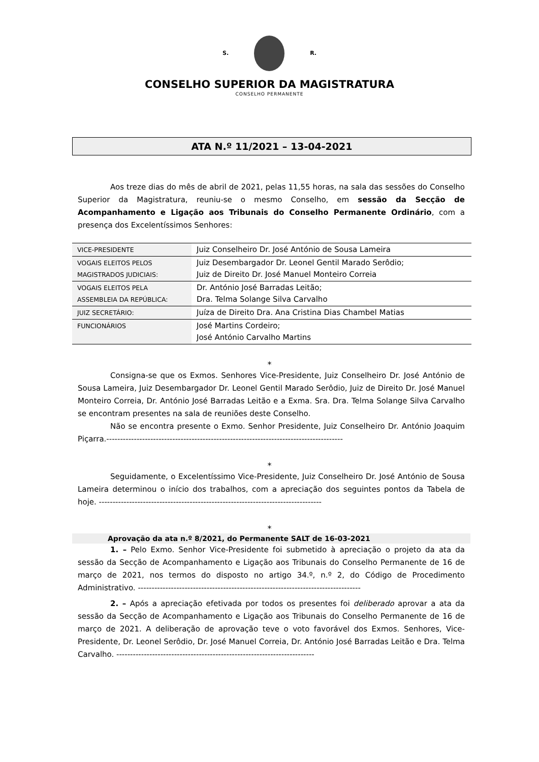S. R.
CONSELHO SUPERIOR DA MAGISTRATURA
CONSELHO PERMANENTE
ATA N.º 11/2021 – 13-04-2021
Aos treze dias do mês de abril de 2021, pelas 11,55 horas, na sala das sessões do Conselho Superior da Magistratura, reuniu-se o mesmo Conselho, em sessão da Secção de Acompanhamento e Ligação aos Tribunais do Conselho Permanente Ordinário, com a presença dos Excelentíssimos Senhores:
| VICE-PRESIDENTE | Juiz Conselheiro Dr. José António de Sousa Lameira |
| VOGAIS ELEITOS PELOS MAGISTRADOS JUDICIAIS: | Juiz Desembargador Dr. Leonel Gentil Marado Serôdio; Juiz de Direito Dr. José Manuel Monteiro Correia |
| VOGAIS ELEITOS PELA ASSEMBLEIA DA REPÚBLICA: | Dr. António José Barradas Leitão; Dra. Telma Solange Silva Carvalho |
| JUIZ SECRETÁRIO: | Juíza de Direito Dra. Ana Cristina Dias Chambel Matias |
| FUNCIONÁRIOS | José Martins Cordeiro; José António Carvalho Martins |
*
Consigna-se que os Exmos. Senhores Vice-Presidente, Juiz Conselheiro Dr. José António de Sousa Lameira, Juiz Desembargador Dr. Leonel Gentil Marado Serôdio, Juiz de Direito Dr. José Manuel Monteiro Correia, Dr. António José Barradas Leitão e a Exma. Sra. Dra. Telma Solange Silva Carvalho se encontram presentes na sala de reuniões deste Conselho.
Não se encontra presente o Exmo. Senhor Presidente, Juiz Conselheiro Dr. António Joaquim Piçarra.--------------------------------------------------------------------------------------
*
Seguidamente, o Excelentíssimo Vice-Presidente, Juiz Conselheiro Dr. José António de Sousa Lameira determinou o início dos trabalhos, com a apreciação dos seguintes pontos da Tabela de hoje. ---------------------------------------------------------------------------------
*
Aprovação da ata n.º 8/2021, do Permanente SALT de 16-03-2021
1. – Pelo Exmo. Senhor Vice-Presidente foi submetido à apreciação o projeto da ata da sessão da Secção de Acompanhamento e Ligação aos Tribunais do Conselho Permanente de 16 de março de 2021, nos termos do disposto no artigo 34.º, n.º 2, do Código de Procedimento Administrativo. ---------------------------------------------------------------------------------
2. – Após a apreciação efetivada por todos os presentes foi deliberado aprovar a ata da sessão da Secção de Acompanhamento e Ligação aos Tribunais do Conselho Permanente de 16 de março de 2021. A deliberação de aprovação teve o voto favorável dos Exmos. Senhores, Vice-Presidente, Dr. Leonel Serôdio, Dr. José Manuel Correia, Dr. António José Barradas Leitão e Dra. Telma Carvalho. ------------------------------------------------------------------------